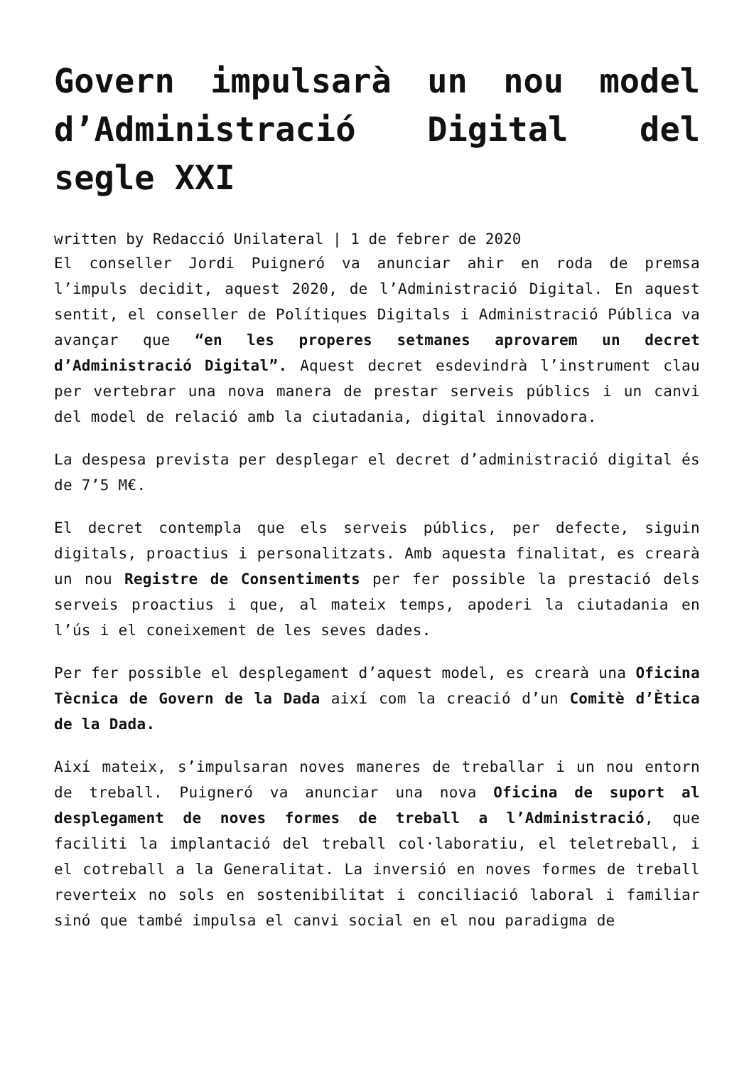Govern impulsarà un nou model d’Administració Digital del segle XXI
written by Redacció Unilateral | 1 de febrer de 2020
El conseller Jordi Puigneró va anunciar ahir en roda de premsa l’impuls decidit, aquest 2020, de l’Administració Digital. En aquest sentit, el conseller de Polítiques Digitals i Administració Pública va avançar que “en les properes setmanes aprovarem un decret d’Administració Digital”. Aquest decret esdevindrà l’instrument clau per vertebrar una nova manera de prestar serveis públics i un canvi del model de relació amb la ciutadania, digital innovadora.
La despesa prevista per desplegar el decret d’administració digital és de 7’5 M€.
El decret contempla que els serveis públics, per defecte, siguin digitals, proactius i personalitzats. Amb aquesta finalitat, es crearà un nou Registre de Consentiments per fer possible la prestació dels serveis proactius i que, al mateix temps, apoderi la ciutadania en l’ús i el coneixement de les seves dades.
Per fer possible el desplegament d’aquest model, es crearà una Oficina Tècnica de Govern de la Dada així com la creació d’un Comitè d’Ètica de la Dada.
Així mateix, s’impulsaran noves maneres de treballar i un nou entorn de treball. Puigneró va anunciar una nova Oficina de suport al desplegament de noves formes de treball a l’Administració, que faciliti la implantació del treball col·laboratiu, el teletreball, i el cotreball a la Generalitat. La inversió en noves formes de treball reverteix no sols en sostenibilitat i conciliació laboral i familiar sinó que també impulsa el canvi social en el nou paradigma de